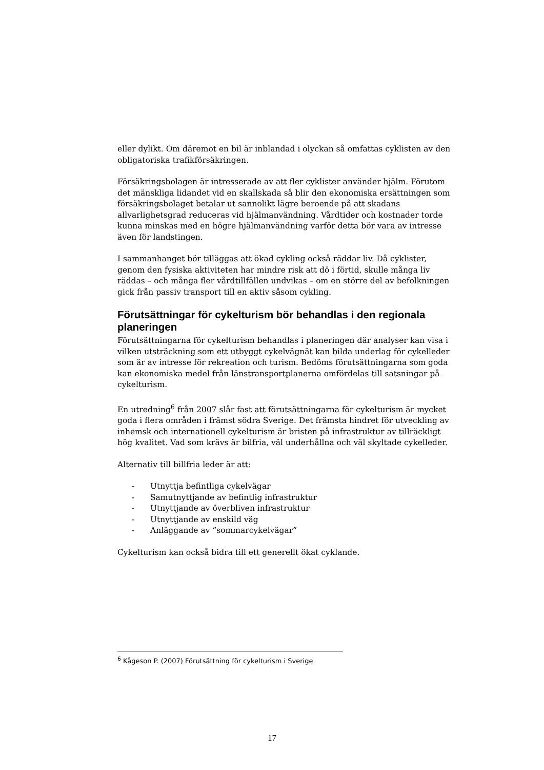eller dylikt. Om däremot en bil är inblandad i olyckan så omfattas cyklisten av den obligatoriska trafikförsäkringen.
Försäkringsbolagen är intresserade av att fler cyklister använder hjälm. Förutom det mänskliga lidandet vid en skallskada så blir den ekonomiska ersättningen som försäkringsbolaget betalar ut sannolikt lägre beroende på att skadans allvarlighetsgrad reduceras vid hjälmanvändning. Vårdtider och kostnader torde kunna minskas med en högre hjälmanvändning varför detta bör vara av intresse även för landstingen.
I sammanhanget bör tilläggas att ökad cykling också räddar liv. Då cyklister, genom den fysiska aktiviteten har mindre risk att dö i förtid, skulle många liv räddas – och många fler vårdtillfällen undvikas – om en större del av befolkningen gick från passiv transport till en aktiv såsom cykling.
Förutsättningar för cykelturism bör behandlas i den regionala planeringen
Förutsättningarna för cykelturism behandlas i planeringen där analyser kan visa i vilken utsträckning som ett utbyggt cykelvägnät kan bilda underlag för cykelleder som är av intresse för rekreation och turism. Bedöms förutsättningarna som goda kan ekonomiska medel från länstransportplanerna omfördelas till satsningar på cykelturism.
En utredning<sup>6</sup> från 2007 slår fast att förutsättningarna för cykelturism är mycket goda i flera områden i främst södra Sverige. Det främsta hindret för utveckling av inhemsk och internationell cykelturism är bristen på infrastruktur av tillräckligt hög kvalitet. Vad som krävs är bilfria, väl underhållna och väl skyltade cykelleder.
Alternativ till billfria leder är att:
- Utnyttja befintliga cykelvägar
- Samutnyttjande av befintlig infrastruktur
- Utnyttjande av överbliven infrastruktur
- Utnyttjande av enskild väg
- Anläggande av ”sommarcykelvägar”
Cykelturism kan också bidra till ett generellt ökat cyklande.
<sup>6</sup> Kågeson P. (2007) Förutsättning för cykelturism i Sverige
17